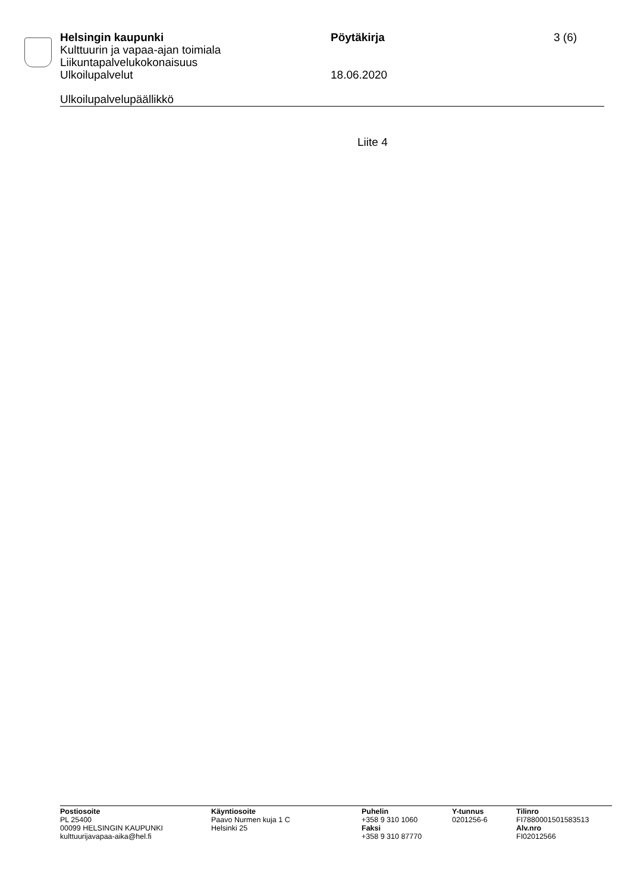Helsingin kaupunki Pöytäkirja 3 (6)
Kulttuurin ja vapaa-ajan toimiala
Liikuntapalvelukokonaisuus
Ulkoilupalvelut 18.06.2020
Ulkoilupalvelupäällikkö
Liite 4
Postiosoite
PL 25400
00099 HELSINGIN KAUPUNKI
kulttuurijavapaa-aika@hel.fi
Käyntiosoite
Paavo Nurmen kuja 1 C
Helsinki 25
Puhelin
+358 9 310 1060
Faksi
+358 9 310 87770
Y-tunnus
0201256-6
Tilinro
FI7880001501583513
Alv.nro
FI02012566